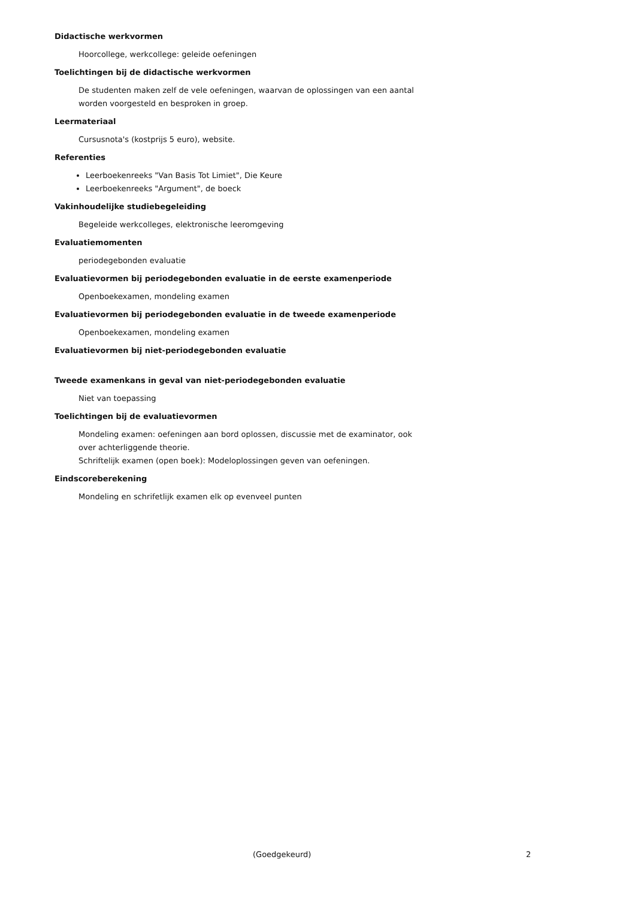Didactische werkvormen
Hoorcollege, werkcollege: geleide oefeningen
Toelichtingen bij de didactische werkvormen
De studenten maken zelf de vele oefeningen, waarvan de oplossingen van een aantal worden voorgesteld en besproken in groep.
Leermateriaal
Cursusnota's (kostprijs 5 euro), website.
Referenties
Leerboekenreeks "Van Basis Tot Limiet", Die Keure
Leerboekenreeks "Argument", de boeck
Vakinhoudelijke studiebegeleiding
Begeleide werkcolleges, elektronische leeromgeving
Evaluatiemomenten
periodegebonden evaluatie
Evaluatievormen bij periodegebonden evaluatie in de eerste examenperiode
Openboekexamen, mondeling examen
Evaluatievormen bij periodegebonden evaluatie in de tweede examenperiode
Openboekexamen, mondeling examen
Evaluatievormen bij niet-periodegebonden evaluatie
Tweede examenkans in geval van niet-periodegebonden evaluatie
Niet van toepassing
Toelichtingen bij de evaluatievormen
Mondeling examen: oefeningen aan bord oplossen, discussie met de examinator, ook over achterliggende theorie.
Schriftelijk examen (open boek): Modeloplossingen geven van oefeningen.
Eindscoreberekening
Mondeling en schrifetlijk examen elk op evenveel punten
(Goedgekeurd) 2